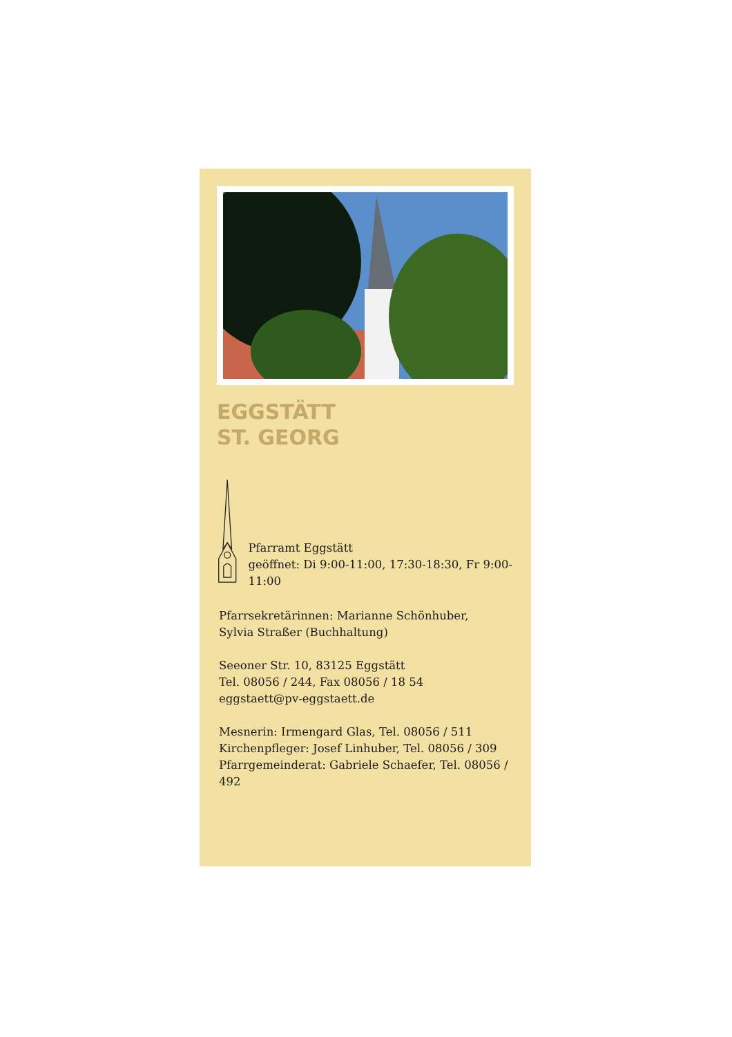EGGSTÄTT
ST. GEORG
Pfarramt Eggstätt
geöffnet: Di 9:00-11:00, 17:30-18:30, Fr 9:00-11:00
Pfarrsekretärinnen: Marianne Schönhuber,
Sylvia Straßer (Buchhaltung)
Seeoner Str. 10, 83125 Eggstätt
Tel. 08056 / 244, Fax 08056 / 18 54
eggstaett@pv-eggstaett.de
Mesnerin: Irmengard Glas, Tel. 08056 / 511
Kirchenpfleger: Josef Linhuber, Tel. 08056 / 309
Pfarrgemeinderat: Gabriele Schaefer, Tel. 08056 / 492